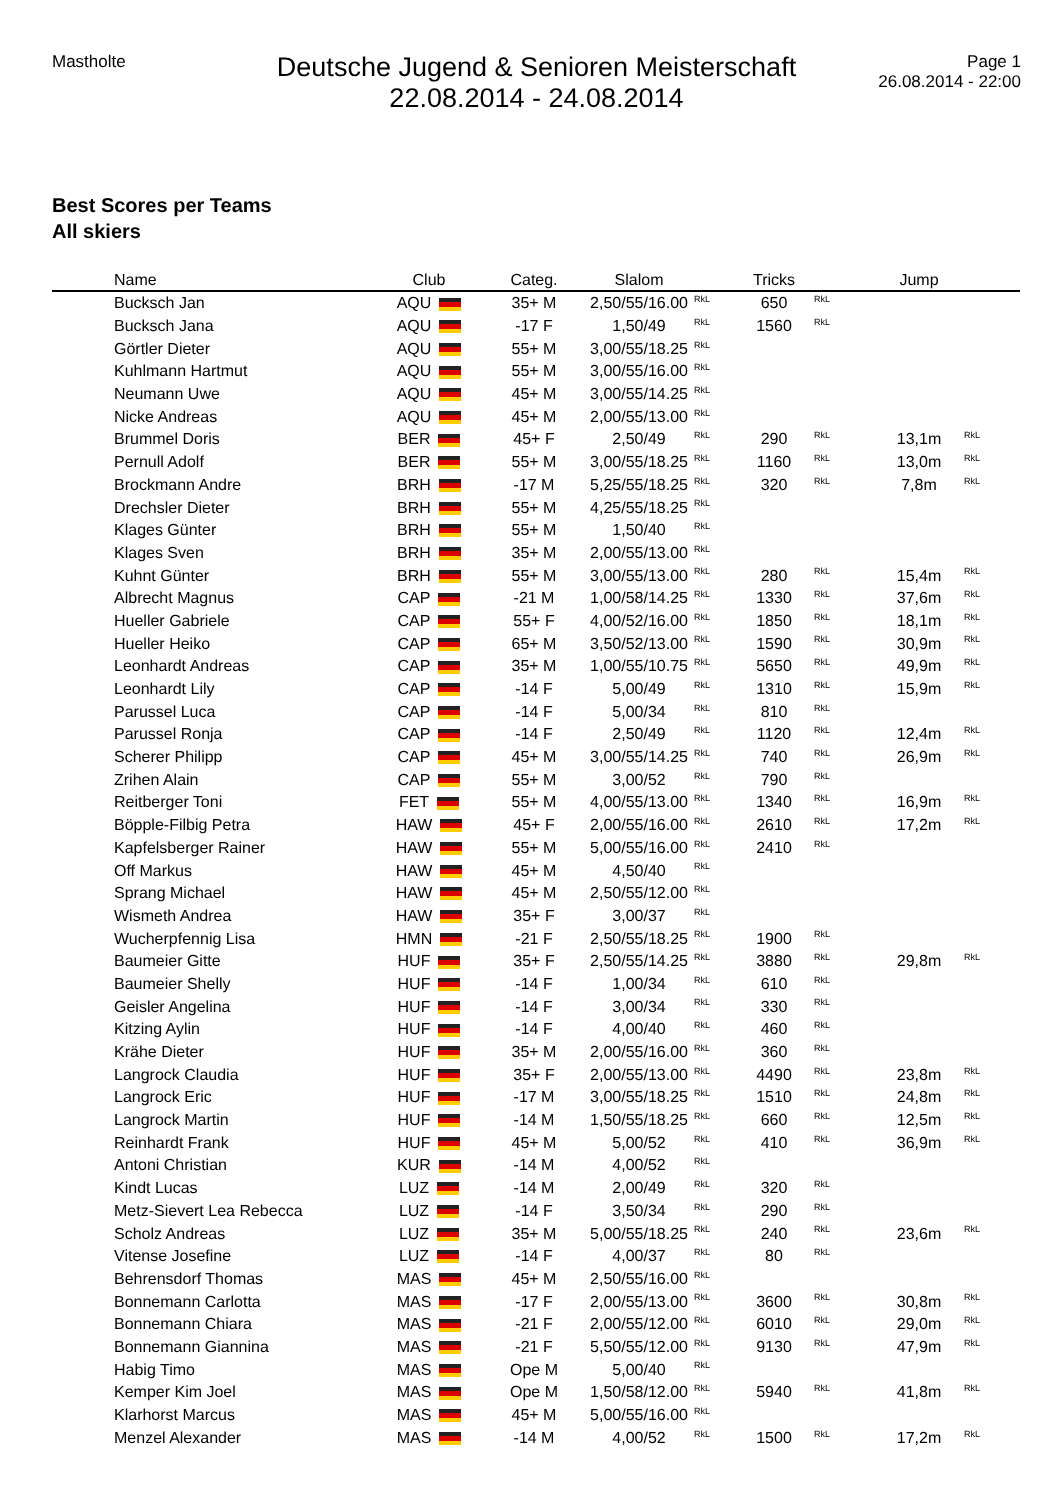Mastholte
Deutsche Jugend & Senioren Meisterschaft
22.08.2014 - 24.08.2014
Page 1
26.08.2014 - 22:00
Best Scores per Teams
All skiers
| | Name | Club | Categ. | Slalom | | Tricks | | Jump | |
| --- | --- | --- | --- | --- | --- | --- | --- | --- | --- |
| | Bucksch Jan | AQU | 35+ M | 2,50/55/16.00 | <sup>RkL</sup> | 650 | <sup>RkL</sup> | | |
| | Bucksch Jana | AQU | -17 F | 1,50/49 | <sup>RkL</sup> | 1560 | <sup>RkL</sup> | | |
| | Görtler Dieter | AQU | 55+ M | 3,00/55/18.25 | <sup>RkL</sup> | | | | |
| | Kuhlmann Hartmut | AQU | 55+ M | 3,00/55/16.00 | <sup>RkL</sup> | | | | |
| | Neumann Uwe | AQU | 45+ M | 3,00/55/14.25 | <sup>RkL</sup> | | | | |
| | Nicke Andreas | AQU | 45+ M | 2,00/55/13.00 | <sup>RkL</sup> | | | | |
| | Brummel Doris | BER | 45+ F | 2,50/49 | <sup>RkL</sup> | 290 | <sup>RkL</sup> | 13,1m | <sup>RkL</sup> |
| | Pernull Adolf | BER | 55+ M | 3,00/55/18.25 | <sup>RkL</sup> | 1160 | <sup>RkL</sup> | 13,0m | <sup>RkL</sup> |
| | Brockmann Andre | BRH | -17 M | 5,25/55/18.25 | <sup>RkL</sup> | 320 | <sup>RkL</sup> | 7,8m | <sup>RkL</sup> |
| | Drechsler Dieter | BRH | 55+ M | 4,25/55/18.25 | <sup>RkL</sup> | | | | |
| | Klages Günter | BRH | 55+ M | 1,50/40 | <sup>RkL</sup> | | | | |
| | Klages Sven | BRH | 35+ M | 2,00/55/13.00 | <sup>RkL</sup> | | | | |
| | Kuhnt Günter | BRH | 55+ M | 3,00/55/13.00 | <sup>RkL</sup> | 280 | <sup>RkL</sup> | 15,4m | <sup>RkL</sup> |
| | Albrecht Magnus | CAP | -21 M | 1,00/58/14.25 | <sup>RkL</sup> | 1330 | <sup>RkL</sup> | 37,6m | <sup>RkL</sup> |
| | Hueller Gabriele | CAP | 55+ F | 4,00/52/16.00 | <sup>RkL</sup> | 1850 | <sup>RkL</sup> | 18,1m | <sup>RkL</sup> |
| | Hueller Heiko | CAP | 65+ M | 3,50/52/13.00 | <sup>RkL</sup> | 1590 | <sup>RkL</sup> | 30,9m | <sup>RkL</sup> |
| | Leonhardt Andreas | CAP | 35+ M | 1,00/55/10.75 | <sup>RkL</sup> | 5650 | <sup>RkL</sup> | 49,9m | <sup>RkL</sup> |
| | Leonhardt Lily | CAP | -14 F | 5,00/49 | <sup>RkL</sup> | 1310 | <sup>RkL</sup> | 15,9m | <sup>RkL</sup> |
| | Parussel Luca | CAP | -14 F | 5,00/34 | <sup>RkL</sup> | 810 | <sup>RkL</sup> | | |
| | Parussel Ronja | CAP | -14 F | 2,50/49 | <sup>RkL</sup> | 1120 | <sup>RkL</sup> | 12,4m | <sup>RkL</sup> |
| | Scherer Philipp | CAP | 45+ M | 3,00/55/14.25 | <sup>RkL</sup> | 740 | <sup>RkL</sup> | 26,9m | <sup>RkL</sup> |
| | Zrihen Alain | CAP | 55+ M | 3,00/52 | <sup>RkL</sup> | 790 | <sup>RkL</sup> | | |
| | Reitberger Toni | FET | 55+ M | 4,00/55/13.00 | <sup>RkL</sup> | 1340 | <sup>RkL</sup> | 16,9m | <sup>RkL</sup> |
| | Böpple-Filbig Petra | HAW | 45+ F | 2,00/55/16.00 | <sup>RkL</sup> | 2610 | <sup>RkL</sup> | 17,2m | <sup>RkL</sup> |
| | Kapfelsberger Rainer | HAW | 55+ M | 5,00/55/16.00 | <sup>RkL</sup> | 2410 | <sup>RkL</sup> | | |
| | Off Markus | HAW | 45+ M | 4,50/40 | <sup>RkL</sup> | | | | |
| | Sprang Michael | HAW | 45+ M | 2,50/55/12.00 | <sup>RkL</sup> | | | | |
| | Wismeth Andrea | HAW | 35+ F | 3,00/37 | <sup>RkL</sup> | | | | |
| | Wucherpfennig Lisa | HMN | -21 F | 2,50/55/18.25 | <sup>RkL</sup> | 1900 | <sup>RkL</sup> | | |
| | Baumeier Gitte | HUF | 35+ F | 2,50/55/14.25 | <sup>RkL</sup> | 3880 | <sup>RkL</sup> | 29,8m | <sup>RkL</sup> |
| | Baumeier Shelly | HUF | -14 F | 1,00/34 | <sup>RkL</sup> | 610 | <sup>RkL</sup> | | |
| | Geisler Angelina | HUF | -14 F | 3,00/34 | <sup>RkL</sup> | 330 | <sup>RkL</sup> | | |
| | Kitzing Aylin | HUF | -14 F | 4,00/40 | <sup>RkL</sup> | 460 | <sup>RkL</sup> | | |
| | Krähe Dieter | HUF | 35+ M | 2,00/55/16.00 | <sup>RkL</sup> | 360 | <sup>RkL</sup> | | |
| | Langrock Claudia | HUF | 35+ F | 2,00/55/13.00 | <sup>RkL</sup> | 4490 | <sup>RkL</sup> | 23,8m | <sup>RkL</sup> |
| | Langrock Eric | HUF | -17 M | 3,00/55/18.25 | <sup>RkL</sup> | 1510 | <sup>RkL</sup> | 24,8m | <sup>RkL</sup> |
| | Langrock Martin | HUF | -14 M | 1,50/55/18.25 | <sup>RkL</sup> | 660 | <sup>RkL</sup> | 12,5m | <sup>RkL</sup> |
| | Reinhardt Frank | HUF | 45+ M | 5,00/52 | <sup>RkL</sup> | 410 | <sup>RkL</sup> | 36,9m | <sup>RkL</sup> |
| | Antoni Christian | KUR | -14 M | 4,00/52 | <sup>RkL</sup> | | | | |
| | Kindt Lucas | LUZ | -14 M | 2,00/49 | <sup>RkL</sup> | 320 | <sup>RkL</sup> | | |
| | Metz-Sievert Lea Rebecca | LUZ | -14 F | 3,50/34 | <sup>RkL</sup> | 290 | <sup>RkL</sup> | | |
| | Scholz Andreas | LUZ | 35+ M | 5,00/55/18.25 | <sup>RkL</sup> | 240 | <sup>RkL</sup> | 23,6m | <sup>RkL</sup> |
| | Vitense Josefine | LUZ | -14 F | 4,00/37 | <sup>RkL</sup> | 80 | <sup>RkL</sup> | | |
| | Behrensdorf Thomas | MAS | 45+ M | 2,50/55/16.00 | <sup>RkL</sup> | | | | |
| | Bonnemann Carlotta | MAS | -17 F | 2,00/55/13.00 | <sup>RkL</sup> | 3600 | <sup>RkL</sup> | 30,8m | <sup>RkL</sup> |
| | Bonnemann Chiara | MAS | -21 F | 2,00/55/12.00 | <sup>RkL</sup> | 6010 | <sup>RkL</sup> | 29,0m | <sup>RkL</sup> |
| | Bonnemann Giannina | MAS | -21 F | 5,50/55/12.00 | <sup>RkL</sup> | 9130 | <sup>RkL</sup> | 47,9m | <sup>RkL</sup> |
| | Habig Timo | MAS | Ope M | 5,00/40 | <sup>RkL</sup> | | | | |
| | Kemper Kim Joel | MAS | Ope M | 1,50/58/12.00 | <sup>RkL</sup> | 5940 | <sup>RkL</sup> | 41,8m | <sup>RkL</sup> |
| | Klarhorst Marcus | MAS | 45+ M | 5,00/55/16.00 | <sup>RkL</sup> | | | | |
| | Menzel Alexander | MAS | -14 M | 4,00/52 | <sup>RkL</sup> | 1500 | <sup>RkL</sup> | 17,2m | <sup>RkL</sup> |